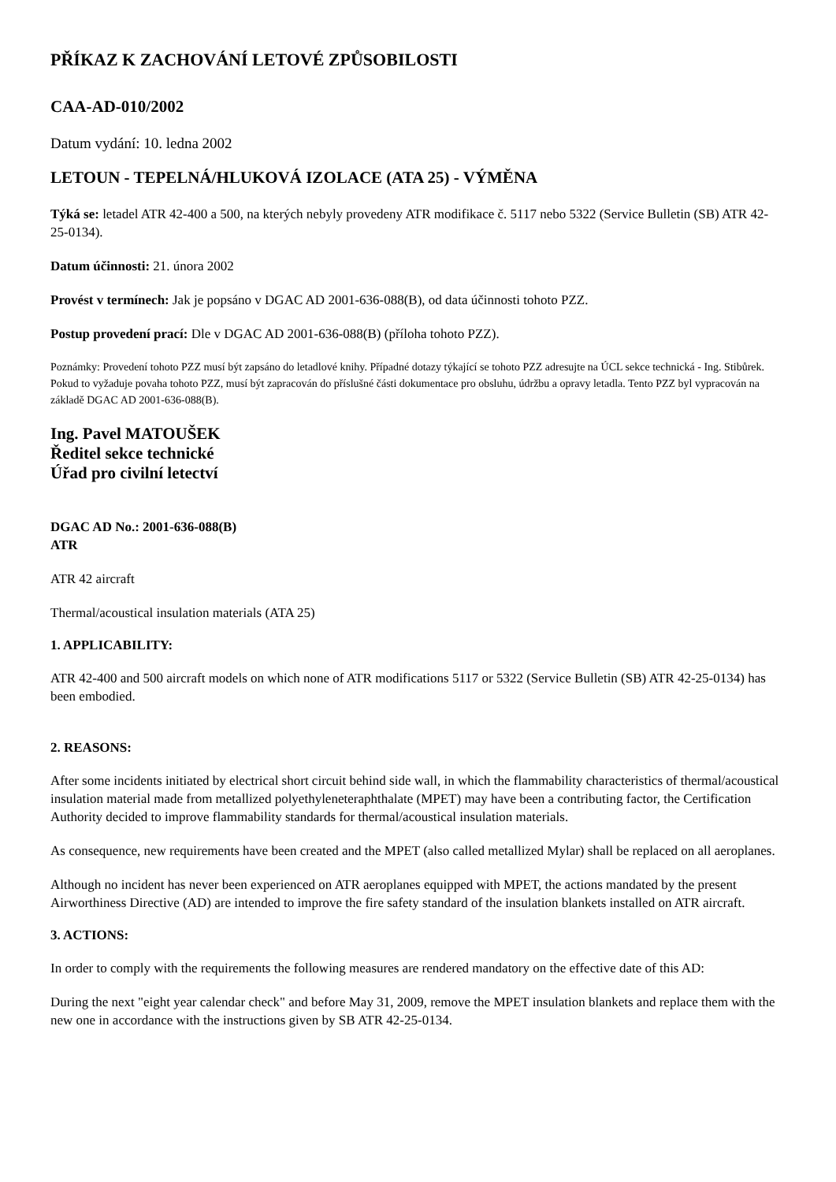PŘÍKAZ K ZACHOVÁNÍ LETOVÉ ZPŮSOBILOSTI
CAA-AD-010/2002
Datum vydání: 10. ledna 2002
LETOUN - TEPELNÁ/HLUKOVÁ IZOLACE (ATA 25) - VÝMĚNA
Týká se: letadel ATR 42-400 a 500, na kterých nebyly provedeny ATR modifikace č. 5117 nebo 5322 (Service Bulletin (SB) ATR 42-25-0134).
Datum účinnosti: 21. února 2002
Provést v termínech: Jak je popsáno v DGAC AD 2001-636-088(B), od data účinnosti tohoto PZZ.
Postup provedení prací: Dle v DGAC AD 2001-636-088(B) (příloha tohoto PZZ).
Poznámky: Provedení tohoto PZZ musí být zapsáno do letadlové knihy. Případné dotazy týkající se tohoto PZZ adresujte na ÚCL sekce technická - Ing. Stibůrek. Pokud to vyžaduje povaha tohoto PZZ, musí být zapracován do příslušné části dokumentace pro obsluhu, údržbu a opravy letadla. Tento PZZ byl vypracován na základě DGAC AD 2001-636-088(B).
Ing. Pavel MATOUŠEK
Ředitel sekce technické
Úřad pro civilní letectví
DGAC AD No.: 2001-636-088(B)
ATR
ATR 42 aircraft
Thermal/acoustical insulation materials (ATA 25)
1. APPLICABILITY:
ATR 42-400 and 500 aircraft models on which none of ATR modifications 5117 or 5322 (Service Bulletin (SB) ATR 42-25-0134) has been embodied.
2. REASONS:
After some incidents initiated by electrical short circuit behind side wall, in which the flammability characteristics of thermal/acoustical insulation material made from metallized polyethyleneteraphthalate (MPET) may have been a contributing factor, the Certification Authority decided to improve flammability standards for thermal/acoustical insulation materials.
As consequence, new requirements have been created and the MPET (also called metallized Mylar) shall be replaced on all aeroplanes.
Although no incident has never been experienced on ATR aeroplanes equipped with MPET, the actions mandated by the present Airworthiness Directive (AD) are intended to improve the fire safety standard of the insulation blankets installed on ATR aircraft.
3. ACTIONS:
In order to comply with the requirements the following measures are rendered mandatory on the effective date of this AD:
During the next "eight year calendar check" and before May 31, 2009, remove the MPET insulation blankets and replace them with the new one in accordance with the instructions given by SB ATR 42-25-0134.